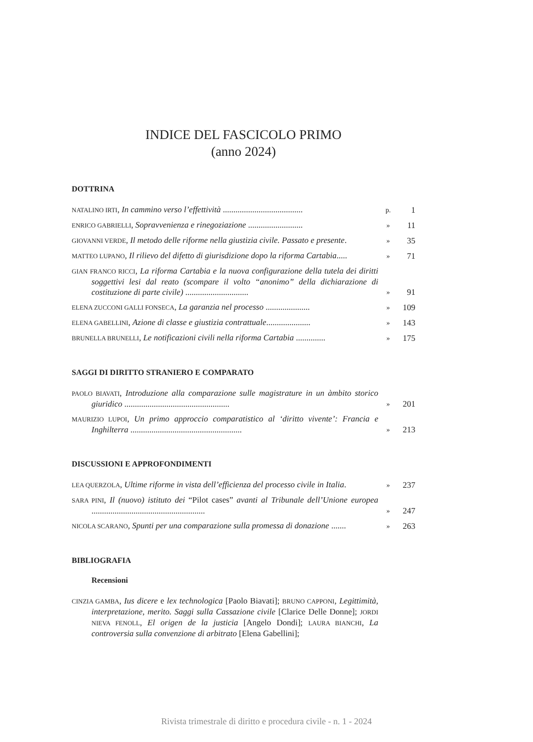INDICE DEL FASCICOLO PRIMO
(anno 2024)
DOTTRINA
NATALINO IRTI, In cammino verso l’effettività ......................................
p.
1
ENRICO GABRIELLI, Sopravvenienza e rinegoziazione ..........................
»
11
GIOVANNI VERDE, Il metodo delle riforme nella giustizia civile. Passato e presente.
»
35
MATTEO LUPANO, Il rilievo del difetto di giurisdizione dopo la riforma Cartabia.....
»
71
GIAN FRANCO RICCI, La riforma Cartabia e la nuova configurazione della tutela dei diritti soggettivi lesi dal reato (scompare il volto “anonimo” della dichiarazione di costituzione di parte civile) ..............................
»
91
ELENA ZUCCONI GALLI FONSECA, La garanzia nel processo .....................
»
109
ELENA GABELLINI, Azione di classe e giustizia contrattuale.....................
»
143
BRUNELLA BRUNELLI, Le notificazioni civili nella riforma Cartabia ..............
»
175
SAGGI DI DIRITTO STRANIERO E COMPARATO
PAOLO BIAVATI, Introduzione alla comparazione sulle magistrature in un àmbito storico giuridico ..................................................
»
201
MAURIZIO LUPOI, Un primo approccio comparatistico al ‘diritto vivente’: Francia e Inghilterra .....................................................
»
213
DISCUSSIONI E APPROFONDIMENTI
LEA QUERZOLA, Ultime riforme in vista dell’efficienza del processo civile in Italia.
»
237
SARA PINI, Il (nuovo) istituto dei “Pilot cases” avanti al Tribunale dell’Unione europea ......................................................
»
247
NICOLA SCARANO, Spunti per una comparazione sulla promessa di donazione .......
»
263
BIBLIOGRAFIA
Recensioni
CINZIA GAMBA, Ius dicere e lex technologica [Paolo Biavati]; BRUNO CAPPONI, Legittimità, interpretazione, merito. Saggi sulla Cassazione civile [Clarice Delle Donne]; JORDI NIEVA FENOLL, El origen de la justicia [Angelo Dondi]; LAURA BIANCHI, La controversia sulla convenzione di arbitrato [Elena Gabellini];
Rivista trimestrale di diritto e procedura civile - n. 1 - 2024